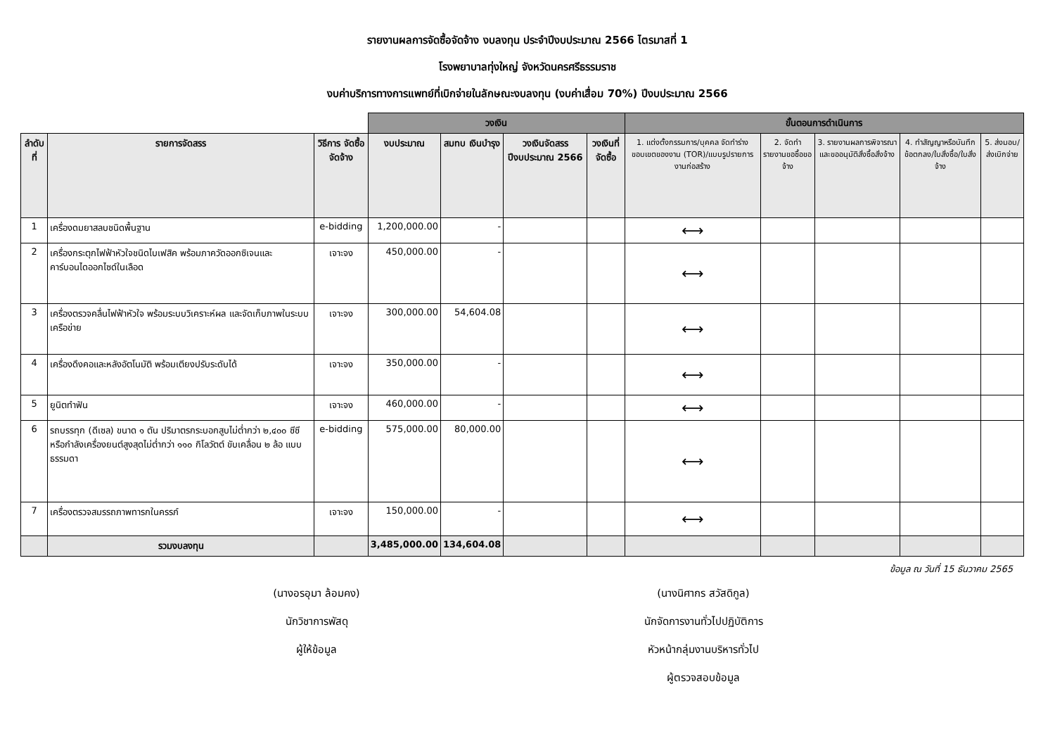รายงานผลการจัดซื้อจัดจ้าง งบลงทุน ประจำปีงบประมาณ 2566 ไตรมาสที่ 1
โรงพยาบาลทุ่งใหญ่ จังหวัดนครศรีธรรมราช
งบค่าบริการทางการแพทย์ที่เบิกจ่ายในลักษณะงบลงทุน (งบค่าเสื่อม 70%) ปีงบประมาณ 2566
| | | | วงเงิน | | | | ขั้นตอนการดำเนินการ | | | | |
| ลำดับที่ | รายการจัดสรร | วิธีการ จัดซื้อจัดจ้าง | งบประมาณ | สมทบ เงินบำรุง | วงเงินจัดสรร ปีงบประมาณ 2566 | วงเงินที่จัดซื้อ | 1. แต่งตั้งกรรมการ/บุคคล จัดทำร่างขอบเขตของงาน (TOR)/แบบรูปรายการงานก่อสร้าง | 2. จัดทำรายงานขอซื้อขอจ้าง | 3. รายงานผลการพิจารณาและขออนุมัติสั่งซื้อสั่งจ้าง | 4. ทำสัญญาหรือบันทึกข้อตกลง/ใบสั่งซื้อ/ใบสั่งจ้าง | 5. ส่งมอบ/ส่งเบิกจ่าย |
| 1 | เครื่องดมยาสลบชนิดพื้นฐาน | e-bidding | 1,200,000.00 | - | | | ⟷ | | | | |
| 2 | เครื่องกระตุกไฟฟ้าหัวใจชนิดไบเฟสิค พร้อมภาควัดออกซิเจนและคาร์บอนไดออกไซด์ในเลือด | เจาะจง | 450,000.00 | - | | | ⟷ | | | | |
| 3 | เครื่องตรวจคลื่นไฟฟ้าหัวใจ พร้อมระบบวิเคราะห์ผล และจัดเก็บภาพในระบบเครือข่าย | เจาะจง | 300,000.00 | 54,604.08 | | | ⟷ | | | | |
| 4 | เครื่องดึงคอและหลังอัตโนมัติ พร้อมเตียงปรับระดับได้ | เจาะจง | 350,000.00 | - | | | ⟷ | | | | |
| 5 | ยูนิตทำฟัน | เจาะจง | 460,000.00 | - | | | ⟷ | | | | |
| 6 | รถบรรทุก (ดีเซล) ขนาด ๑ ตัน ปริมาตรกระบอกสูบไม่ต่ำกว่า ๒,๔๐๐ ซีซี หรือกำลังเครื่องยนต์สูงสุดไม่ต่ำกว่า ๑๑๐ กิโลวัตต์ ขับเคลื่อน ๒ ล้อ แบบธรรมดา | e-bidding | 575,000.00 | 80,000.00 | | | ⟷ | | | | |
| 7 | เครื่องตรวจสมรรถภาพทารกในครรภ์ | เจาะจง | 150,000.00 | - | | | ⟷ | | | | |
| | รวมงบลงทุน | | 3,485,000.00 | 134,604.08 | | | | | | | |
ข้อมูล ณ วันที่ 15 ธันวาคม 2565
(นางอรอุมา ล้อมคง)
นักวิชาการพัสดุ
ผู้ให้ข้อมูล
(นางนิศากร สวัสดิกูล)
นักจัดการงานทั่วไปปฏิบัติการ
หัวหน้ากลุ่มงานบริหารทั่วไป
ผู้ตรวจสอบข้อมูล